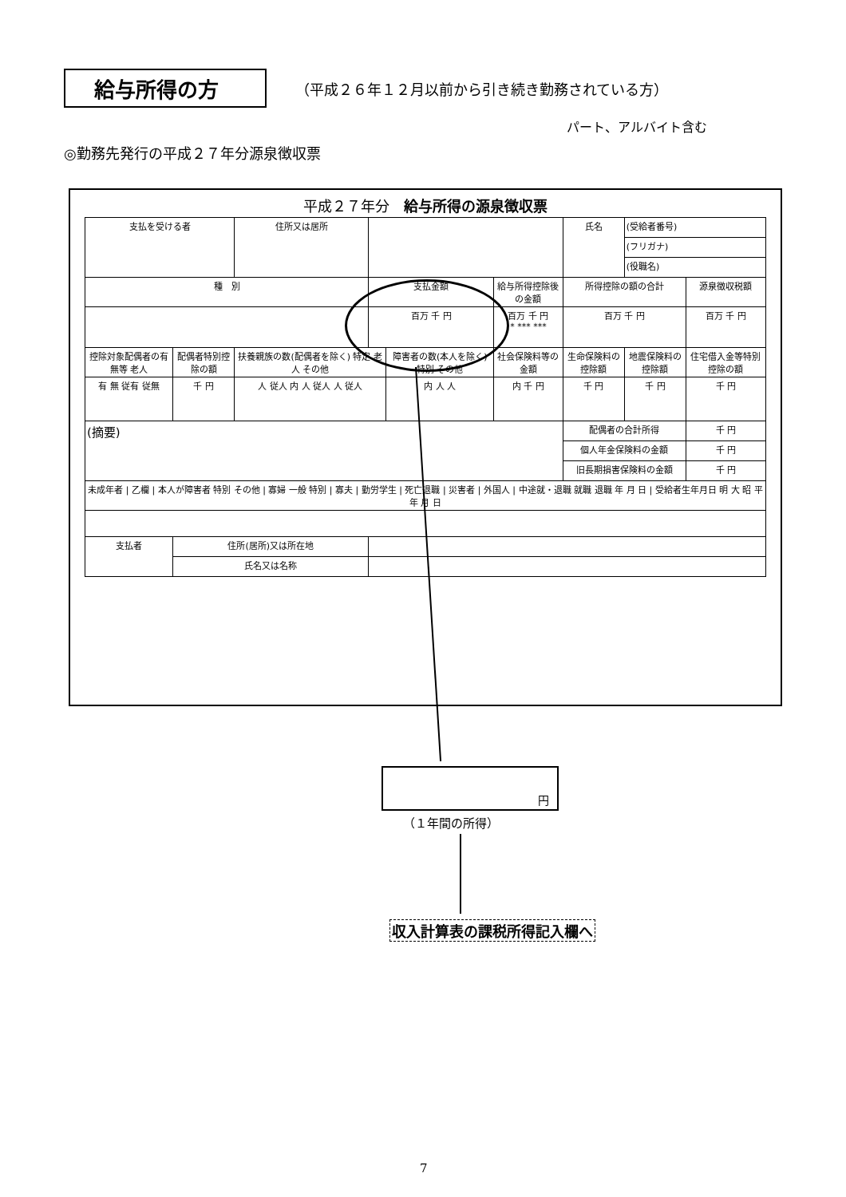給与所得の方
（平成２６年１２月以前から引き続き勤務されている方）
パート、アルバイト含む
◎勤務先発行の平成２７年分源泉徴収票
平成２７年分　給与所得の源泉徴収票
| 支払を受ける者 | | 住所又は居所 | | | | | 氏名 | (受給者番号) | |
| | | | | | | | | (フリガナ) | |
| | | | | | | | | (役職名) | |
| 種 別 | | | 支払金額 | | 給与所得控除後の金額 | | 所得控除の額の合計 | | 源泉徴収税額 |
| | | | 百万 千 円 | | 百万 千 円 * *** *** | | 百万 千 円 | | 百万 千 円 |
| 控除対象配偶者の有無等 老人 | 配偶者特別控除の額 | 扶養親族の数(配偶者を除く) 特定 老人 その他 | | 障害者の数(本人を除く) 特別 その他 | | 社会保険料等の金額 | 生命保険料の控除額 | 地震保険料の控除額 | 住宅借入金等特別控除の額 |
| 有 無 従有 従無 | 千 円 | 人 従人 内 人 従人 人 従人 | | 内 人 人 | | 内 千 円 | 千 円 | 千 円 | 千 円 |
| (摘要) | | | | | | | 配偶者の合計所得 | | 千 円 |
| | | | | | | | 個人年金保険料の金額 | | 千 円 |
| | | | | | | | 旧長期損害保険料の金額 | | 千 円 |
| 未成年者 / 乙欄 / 本人が障害者 特別 その他 / 寡婦 一般 特別 / 寡夫 / 勤労学生 / 死亡退職 / 災害者 / 外国人 / 中途就・退職 就職 退職 年 月 日 / 受給者生年月日 明 大 昭 平 年 月 日 | | | | | | | | | |
| 支払者 | 住所(居所)又は所在地 | | | | | | | | |
| | 氏名又は名称 | | | | | | | | |
円
（１年間の所得）
収入計算表の課税所得記入欄へ
7